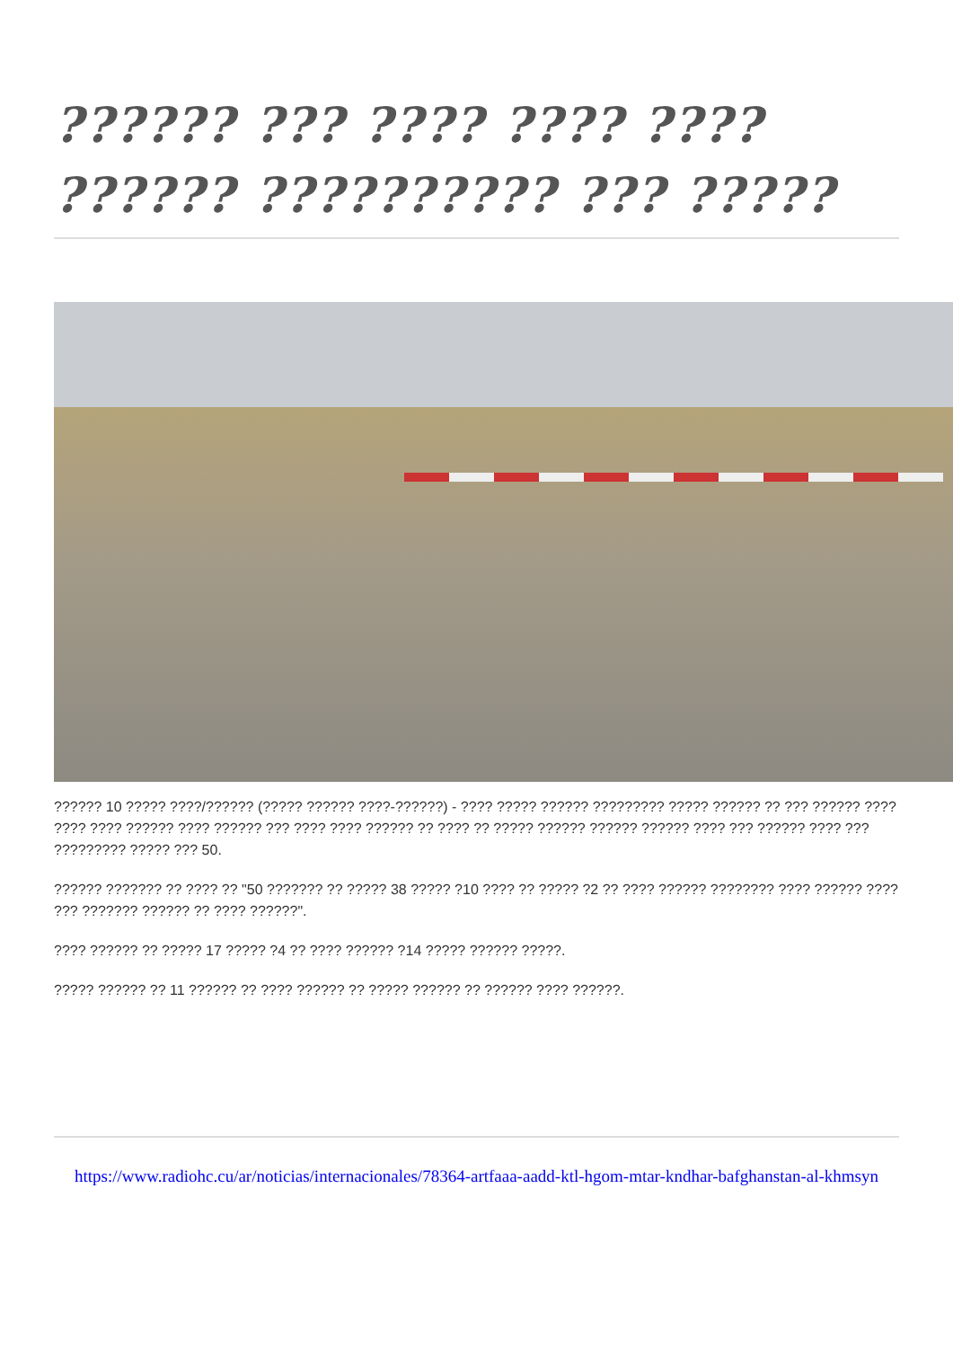?????? ??? ???? ???? ????
?????? ?????????? ??? ?????
?????? 10 ????? ????/?????? (????? ?????? ????-??????) - ???? ????? ?????? ????????? ????? ?????? ?? ??? ?????? ???? ???? ???? ?????? ???? ?????? ??? ???? ???? ?????? ?? ???? ?? ????? ?????? ?????? ?????? ???? ??? ?????? ???? ??? ????????? ????? ??? 50.
?????? ??????? ?? ???? ?? "50 ??????? ?? ????? 38 ????? ?10 ???? ?? ????? ?2 ?? ???? ?????? ???????? ???? ?????? ???? ??? ??????? ?????? ?? ???? ??????".
???? ?????? ?? ????? 17 ????? ?4 ?? ???? ?????? ?14 ????? ?????? ?????.
????? ?????? ?? 11 ?????? ?? ???? ?????? ?? ????? ?????? ?? ?????? ???? ??????.
https://www.radiohc.cu/ar/noticias/internacionales/78364-artfaaa-aadd-ktl-hgom-mtar-kndhar-bafghanstan-al-khmsyn